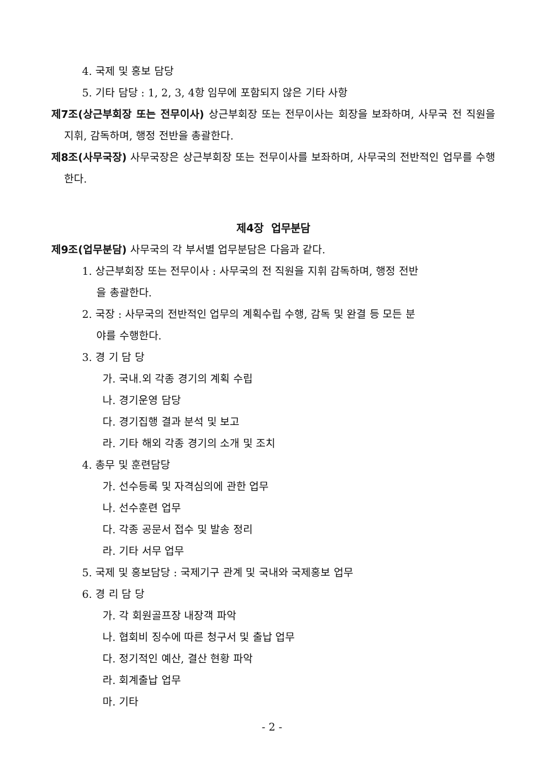4. 국제 및 홍보 담당
5. 기타 담당 : 1, 2, 3, 4항 임무에 포함되지 않은 기타 사항
제7조(상근부회장 또는 전무이사) 상근부회장 또는 전무이사는 회장을 보좌하며, 사무국 전 직원을 지휘, 감독하며, 행정 전반을 총괄한다.
제8조(사무국장) 사무국장은 상근부회장 또는 전무이사를 보좌하며, 사무국의 전반적인 업무를 수행한다.
제4장 업무분담
제9조(업무분담) 사무국의 각 부서별 업무분담은 다음과 같다.
1. 상근부회장 또는 전무이사 : 사무국의 전 직원을 지휘 감독하며, 행정 전반
을 총괄한다.
2. 국장 : 사무국의 전반적인 업무의 계획수립 수행, 감독 및 완결 등 모든 분
야를 수행한다.
3. 경 기 담 당
가. 국내.외 각종 경기의 계획 수립
나. 경기운영 담당
다. 경기집행 결과 분석 및 보고
라. 기타 해외 각종 경기의 소개 및 조치
4. 총무 및 훈련담당
가. 선수등록 및 자격심의에 관한 업무
나. 선수훈련 업무
다. 각종 공문서 접수 및 발송 정리
라. 기타 서무 업무
5. 국제 및 홍보담당 : 국제기구 관계 및 국내와 국제홍보 업무
6. 경 리 담 당
가. 각 회원골프장 내장객 파악
나. 협회비 징수에 따른 청구서 및 출납 업무
다. 정기적인 예산, 결산 현황 파악
라. 회계출납 업무
마. 기타
- 2 -